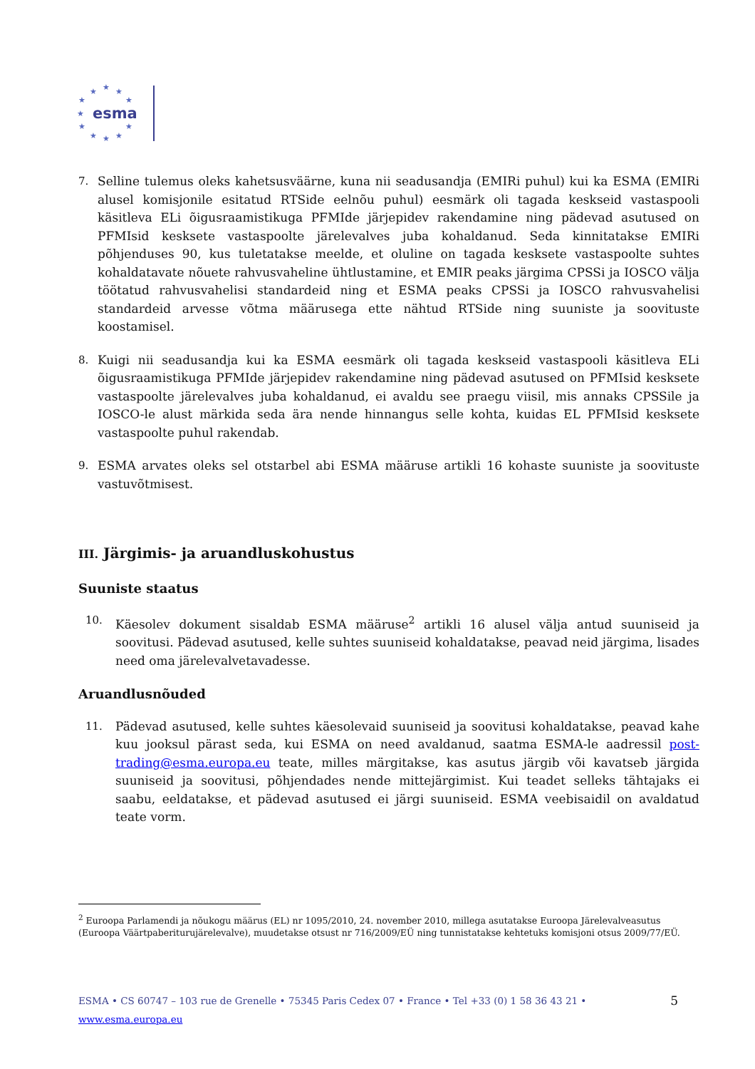★
★
★
★
★
★
★
★
★
★
★
esma
7. Selline tulemus oleks kahetsusväärne, kuna nii seadusandja (EMIRi puhul) kui ka ESMA (EMIRi alusel komisjonile esitatud RTSide eelnõu puhul) eesmärk oli tagada keskseid vastaspooli käsitleva ELi õigusraamistikuga PFMIde järjepidev rakendamine ning pädevad asutused on PFMIsid keskse­te vastaspoolte järelevalves juba kohaldanud. Seda kinnitatakse EMIRi põhjenduses 90, kus tuletatakse meelde, et oluline on tagada kesksete vastaspoolte suhtes kohaldatavate nõuete rahvusvaheline ühtlustamine, et EMIR peaks järgima CPSSi ja IOSCO välja töötatud rahvusvahelisi standardeid ning et ESMA peaks CPSSi ja IOSCO rahvusvahelisi standardeid arvesse võtma määrusega ette nähtud RTSide ning suuniste ja soovituste koostamisel.
8. Kuigi nii seadusandja kui ka ESMA eesmärk oli tagada keskseid vastaspooli käsitleva ELi õigusraamistikuga PFMIde järjepidev rakendamine ning pädevad asutused on PFMIsid kesksete vastaspoolte järelevalves juba kohaldanud, ei avaldu see praegu viisil, mis annaks CPSSile ja IOSCO-le alust märkida seda ära nende hinnangus selle kohta, kuidas EL PFMIsid kesksete vastaspoolte puhul rakendab.
9. ESMA arvates oleks sel otstarbel abi ESMA määruse artikli 16 kohaste suuniste ja soovituste vastuvõtmisest.
III. Järgimis- ja aruandluskohustus
Suuniste staatus
10. Käesolev dokument sisaldab ESMA määruse<sup>2</sup> artikli 16 alusel välja antud suuniseid ja soovitusi. Pädevad asutused, kelle suhtes suuniseid kohaldatakse, peavad neid järgima, lisades need oma järelevalvetavadesse.
Aruandlusnõuded
11. Pädevad asutused, kelle suhtes käesolevaid suuniseid ja soovitusi kohaldatakse, peavad kahe kuu jooksul pärast seda, kui ESMA on need avaldanud, saatma ESMA-le aadressil post-trading@esma.europa.eu teate, milles märgitakse, kas asutus järgib või kavatseb järgida suuniseid ja soovitusi, põhjendades nende mittejärgimist. Kui teadet selleks tähtajaks ei saabu, eeldatakse, et pädevad asutused ei järgi suuniseid. ESMA veebisaidil on avaldatud teate vorm.
<sup>2</sup> Euroopa Parlamendi ja nõukogu määrus (EL) nr 1095/2010, 24. november 2010, millega asutatakse Euroopa Järelevalveasutus (Euroopa Väärtpaberiturujärelevalve), muudetakse otsust nr 716/2009/EÜ ning tunnistatakse kehtetuks komisjoni otsus 2009/77/EÜ.
ESMA • CS 60747 – 103 rue de Grenelle • 75345 Paris Cedex 07 • France • Tel +33 (0) 1 58 36 43 21 • www.esma.europa.eu 5